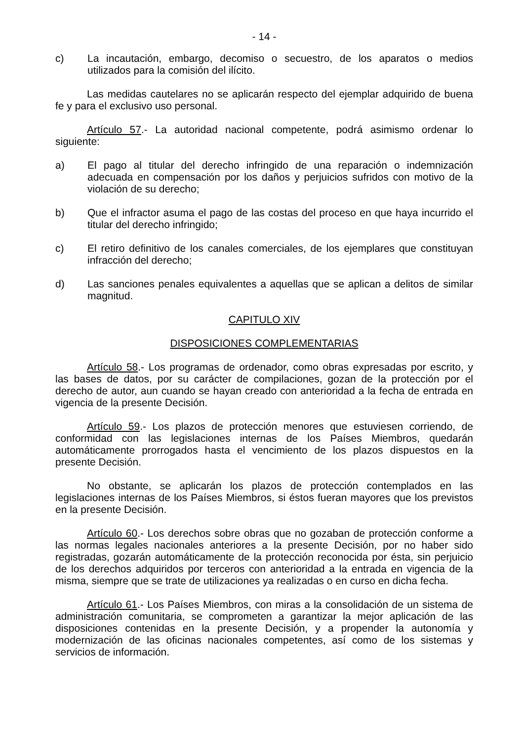- 14 -
c) La incautación, embargo, decomiso o secuestro, de los aparatos o medios utilizados para la comisión del ilícito.
Las medidas cautelares no se aplicarán respecto del ejemplar adquirido de buena fe y para el exclusivo uso personal.
Artículo 57.- La autoridad nacional competente, podrá asimismo ordenar lo siguiente:
a) El pago al titular del derecho infringido de una reparación o indemnización adecuada en compensación por los daños y perjuicios sufridos con motivo de la violación de su derecho;
b) Que el infractor asuma el pago de las costas del proceso en que haya incurrido el titular del derecho infringido;
c) El retiro definitivo de los canales comerciales, de los ejemplares que constituyan infracción del derecho;
d) Las sanciones penales equivalentes a aquellas que se aplican a delitos de similar magnitud.
CAPITULO XIV
DISPOSICIONES COMPLEMENTARIAS
Artículo 58.- Los programas de ordenador, como obras expresadas por escrito, y las bases de datos, por su carácter de compilaciones, gozan de la protección por el derecho de autor, aun cuando se hayan creado con anterioridad a la fecha de entrada en vigencia de la presente Decisión.
Artículo 59.- Los plazos de protección menores que estuviesen corriendo, de conformidad con las legislaciones internas de los Países Miembros, quedarán automáticamente prorrogados hasta el vencimiento de los plazos dispuestos en la presente Decisión.
No obstante, se aplicarán los plazos de protección contemplados en las legislaciones internas de los Países Miembros, si éstos fueran mayores que los previstos en la presente Decisión.
Artículo 60.- Los derechos sobre obras que no gozaban de protección conforme a las normas legales nacionales anteriores a la presente Decisión, por no haber sido registradas, gozarán automáticamente de la protección reconocida por ésta, sin perjuicio de los derechos adquiridos por terceros con anterioridad a la entrada en vigencia de la misma, siempre que se trate de utilizaciones ya realizadas o en curso en dicha fecha.
Artículo 61.- Los Países Miembros, con miras a la consolidación de un sistema de administración comunitaria, se comprometen a garantizar la mejor aplicación de las disposiciones contenidas en la presente Decisión, y a propender la autonomía y modernización de las oficinas nacionales competentes, así como de los sistemas y servicios de información.